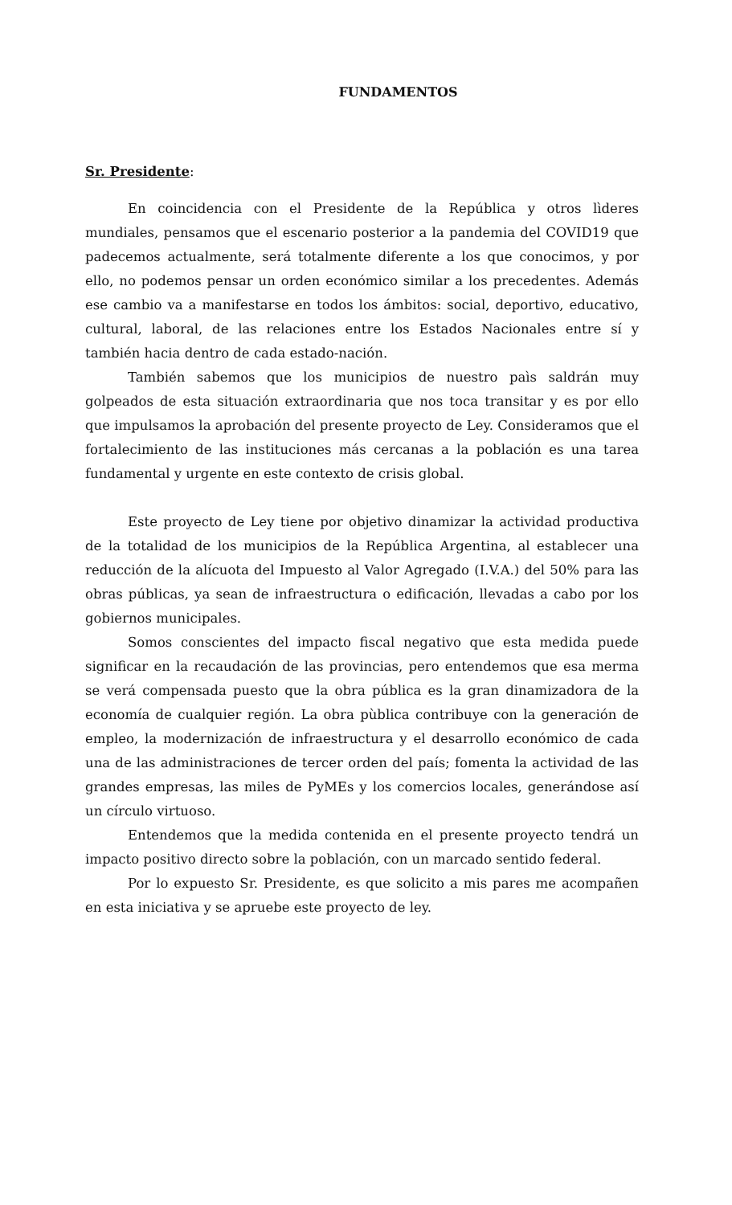FUNDAMENTOS
Sr. Presidente:
En coincidencia con el Presidente de la República y otros lìderes mundiales, pensamos que el escenario posterior a la pandemia del COVID19 que padecemos actualmente, será totalmente diferente a los que conocimos, y por ello, no podemos pensar un orden económico similar a los precedentes. Además ese cambio va a manifestarse en todos los ámbitos: social, deportivo, educativo, cultural, laboral, de las relaciones entre los Estados Nacionales entre sí y también hacia dentro de cada estado-nación.
También sabemos que los municipios de nuestro paìs saldrán muy golpeados de esta situación extraordinaria que nos toca transitar y es por ello que impulsamos la aprobación del presente proyecto de Ley. Consideramos que el fortalecimiento de las instituciones más cercanas a la población es una tarea fundamental y urgente en este contexto de crisis global.
Este proyecto de Ley tiene por objetivo dinamizar la actividad productiva de la totalidad de los municipios de la República Argentina, al establecer una reducción de la alícuota del Impuesto al Valor Agregado (I.V.A.) del 50% para las obras públicas, ya sean de infraestructura o edificación, llevadas a cabo por los gobiernos municipales.
Somos conscientes del impacto fiscal negativo que esta medida puede significar en la recaudación de las provincias, pero entendemos que esa merma se verá compensada puesto que la obra pública es la gran dinamizadora de la economía de cualquier región. La obra pùblica contribuye con la generación de empleo, la modernización de infraestructura y el desarrollo económico de cada una de las administraciones de tercer orden del país; fomenta la actividad de las grandes empresas, las miles de PyMEs y los comercios locales, generándose así un círculo virtuoso.
Entendemos que la medida contenida en el presente proyecto tendrá un impacto positivo directo sobre la población, con un marcado sentido federal.
Por lo expuesto Sr. Presidente, es que solicito a mis pares me acompañen en esta iniciativa y se apruebe este proyecto de ley.